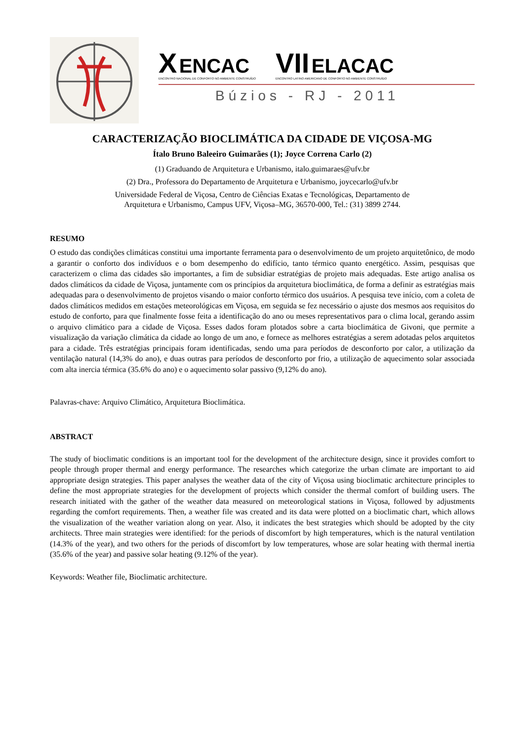X ENCAC
ENCONTRO NACIONAL DE CONFORTO NO AMBIENTE CONSTRUÍDO
VII ELACAC
ENCONTRO LATINO AMERICANO DE CONFORTO NO AMBIENTE CONSTRUÍDO
Búzios - RJ - 2011
CARACTERIZAÇÃO BIOCLIMÁTICA DA CIDADE DE VIÇOSA-MG
Ítalo Bruno Baleeiro Guimarães (1); Joyce Correna Carlo (2)
(1) Graduando de Arquitetura e Urbanismo, italo.guimaraes@ufv.br
(2) Dra., Professora do Departamento de Arquitetura e Urbanismo, joycecarlo@ufv.br
Universidade Federal de Viçosa, Centro de Ciências Exatas e Tecnológicas, Departamento de
Arquitetura e Urbanismo, Campus UFV, Viçosa–MG, 36570-000, Tel.: (31) 3899 2744.
RESUMO
O estudo das condições climáticas constitui uma importante ferramenta para o desenvolvimento de um projeto arquitetônico, de modo a garantir o conforto dos indivíduos e o bom desempenho do edifício, tanto térmico quanto energético. Assim, pesquisas que caracterizem o clima das cidades são importantes, a fim de subsidiar estratégias de projeto mais adequadas. Este artigo analisa os dados climáticos da cidade de Viçosa, juntamente com os princípios da arquitetura bioclimática, de forma a definir as estratégias mais adequadas para o desenvolvimento de projetos visando o maior conforto térmico dos usuários. A pesquisa teve início, com a coleta de dados climáticos medidos em estações meteorológicas em Viçosa, em seguida se fez necessário o ajuste dos mesmos aos requisitos do estudo de conforto, para que finalmente fosse feita a identificação do ano ou meses representativos para o clima local, gerando assim o arquivo climático para a cidade de Viçosa. Esses dados foram plotados sobre a carta bioclimática de Givoni, que permite a visualização da variação climática da cidade ao longo de um ano, e fornece as melhores estratégias a serem adotadas pelos arquitetos para a cidade. Três estratégias principais foram identificadas, sendo uma para períodos de desconforto por calor, a utilização da ventilação natural (14,3% do ano), e duas outras para períodos de desconforto por frio, a utilização de aquecimento solar associada com alta inercia térmica (35.6% do ano) e o aquecimento solar passivo (9,12% do ano).
Palavras-chave: Arquivo Climático, Arquitetura Bioclimática.
ABSTRACT
The study of bioclimatic conditions is an important tool for the development of the architecture design, since it provides comfort to people through proper thermal and energy performance. The researches which categorize the urban climate are important to aid appropriate design strategies. This paper analyses the weather data of the city of Viçosa using bioclimatic architecture principles to define the most appropriate strategies for the development of projects which consider the thermal comfort of building users. The research initiated with the gather of the weather data measured on meteorological stations in Viçosa, followed by adjustments regarding the comfort requirements. Then, a weather file was created and its data were plotted on a bioclimatic chart, which allows the visualization of the weather variation along on year. Also, it indicates the best strategies which should be adopted by the city architects. Three main strategies were identified: for the periods of discomfort by high temperatures, which is the natural ventilation (14.3% of the year), and two others for the periods of discomfort by low temperatures, whose are solar heating with thermal inertia (35.6% of the year) and passive solar heating (9.12% of the year).
Keywords: Weather file, Bioclimatic architecture.